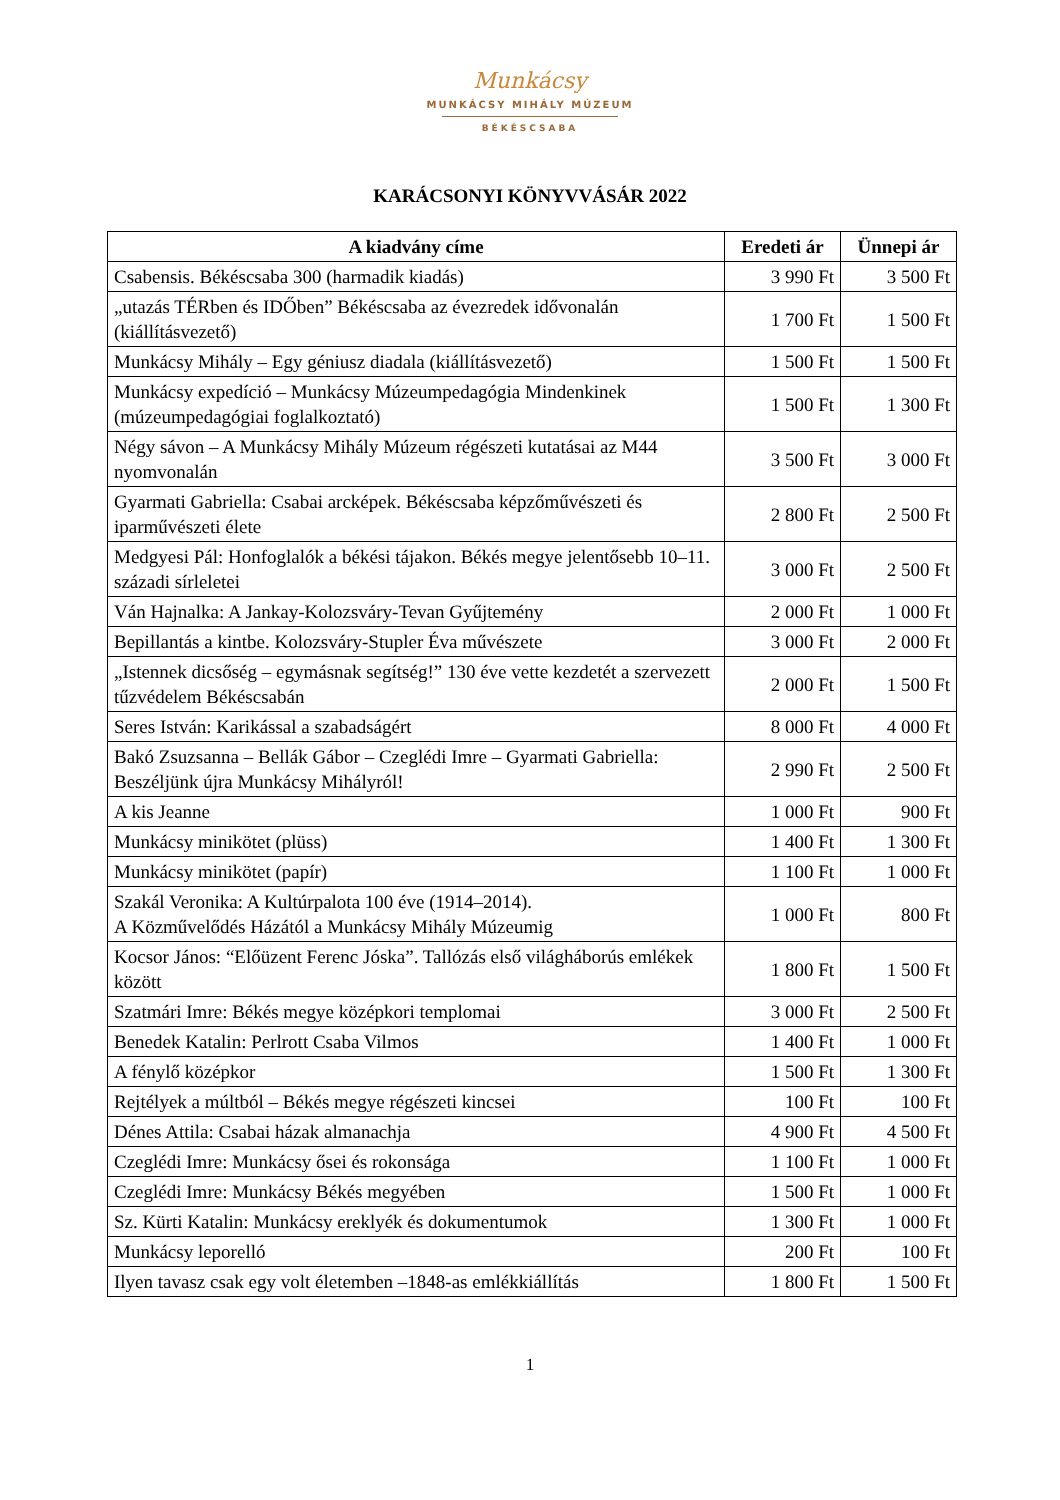Munkácsy
MUNKÁCSY MIHÁLY MÚZEUM
BÉKÉSCSABA
KARÁCSONYI KÖNYVVÁSÁR 2022
| A kiadvány címe | Eredeti ár | Ünnepi ár |
| --- | --- | --- |
| Csabensis. Békéscsaba 300 (harmadik kiadás) | 3 990 Ft | 3 500 Ft |
| „utazás TÉRben és IDŐben” Békéscsaba az évezredek idővonalán (kiállításvezető) | 1 700 Ft | 1 500 Ft |
| Munkácsy Mihály – Egy géniusz diadala (kiállításvezető) | 1 500 Ft | 1 500 Ft |
| Munkácsy expedíció – Munkácsy Múzeumpedagógia Mindenkinek (múzeumpedagógiai foglalkoztató) | 1 500 Ft | 1 300 Ft |
| Négy sávon – A Munkácsy Mihály Múzeum régészeti kutatásai az M44 nyomvonalán | 3 500 Ft | 3 000 Ft |
| Gyarmati Gabriella: Csabai arcképek. Békéscsaba képzőművészeti és iparművészeti élete | 2 800 Ft | 2 500 Ft |
| Medgyesi Pál: Honfoglalók a békési tájakon. Békés megye jelentősebb 10–11. századi sírleletei | 3 000 Ft | 2 500 Ft |
| Ván Hajnalka: A Jankay-Kolozsváry-Tevan Gyűjtemény | 2 000 Ft | 1 000 Ft |
| Bepillantás a kintbe. Kolozsváry-Stupler Éva művészete | 3 000 Ft | 2 000 Ft |
| „Istennek dicsőség – egymásnak segítség!” 130 éve vette kezdetét a szervezett tűzvédelem Békéscsabán | 2 000 Ft | 1 500 Ft |
| Seres István: Karikással a szabadságért | 8 000 Ft | 4 000 Ft |
| Bakó Zsuzsanna – Bellák Gábor – Czeglédi Imre – Gyarmati Gabriella: Beszéljünk újra Munkácsy Mihályról! | 2 990 Ft | 2 500 Ft |
| A kis Jeanne | 1 000 Ft | 900 Ft |
| Munkácsy minikötet (plüss) | 1 400 Ft | 1 300 Ft |
| Munkácsy minikötet (papír) | 1 100 Ft | 1 000 Ft |
| Szakál Veronika: A Kultúrpalota 100 éve (1914–2014). A Közművelődés Házától a Munkácsy Mihály Múzeumig | 1 000 Ft | 800 Ft |
| Kocsor János: “Előüzent Ferenc Jóska”. Tallózás első világháborús emlékek között | 1 800 Ft | 1 500 Ft |
| Szatmári Imre: Békés megye középkori templomai | 3 000 Ft | 2 500 Ft |
| Benedek Katalin: Perlrott Csaba Vilmos | 1 400 Ft | 1 000 Ft |
| A fénylő középkor | 1 500 Ft | 1 300 Ft |
| Rejtélyek a múltból – Békés megye régészeti kincsei | 100 Ft | 100 Ft |
| Dénes Attila: Csabai házak almanachja | 4 900 Ft | 4 500 Ft |
| Czeglédi Imre: Munkácsy ősei és rokonsága | 1 100 Ft | 1 000 Ft |
| Czeglédi Imre: Munkácsy Békés megyében | 1 500 Ft | 1 000 Ft |
| Sz. Kürti Katalin: Munkácsy ereklyék és dokumentumok | 1 300 Ft | 1 000 Ft |
| Munkácsy leporelló | 200 Ft | 100 Ft |
| Ilyen tavasz csak egy volt életemben –1848-as emlékkiállítás | 1 800 Ft | 1 500 Ft |
1